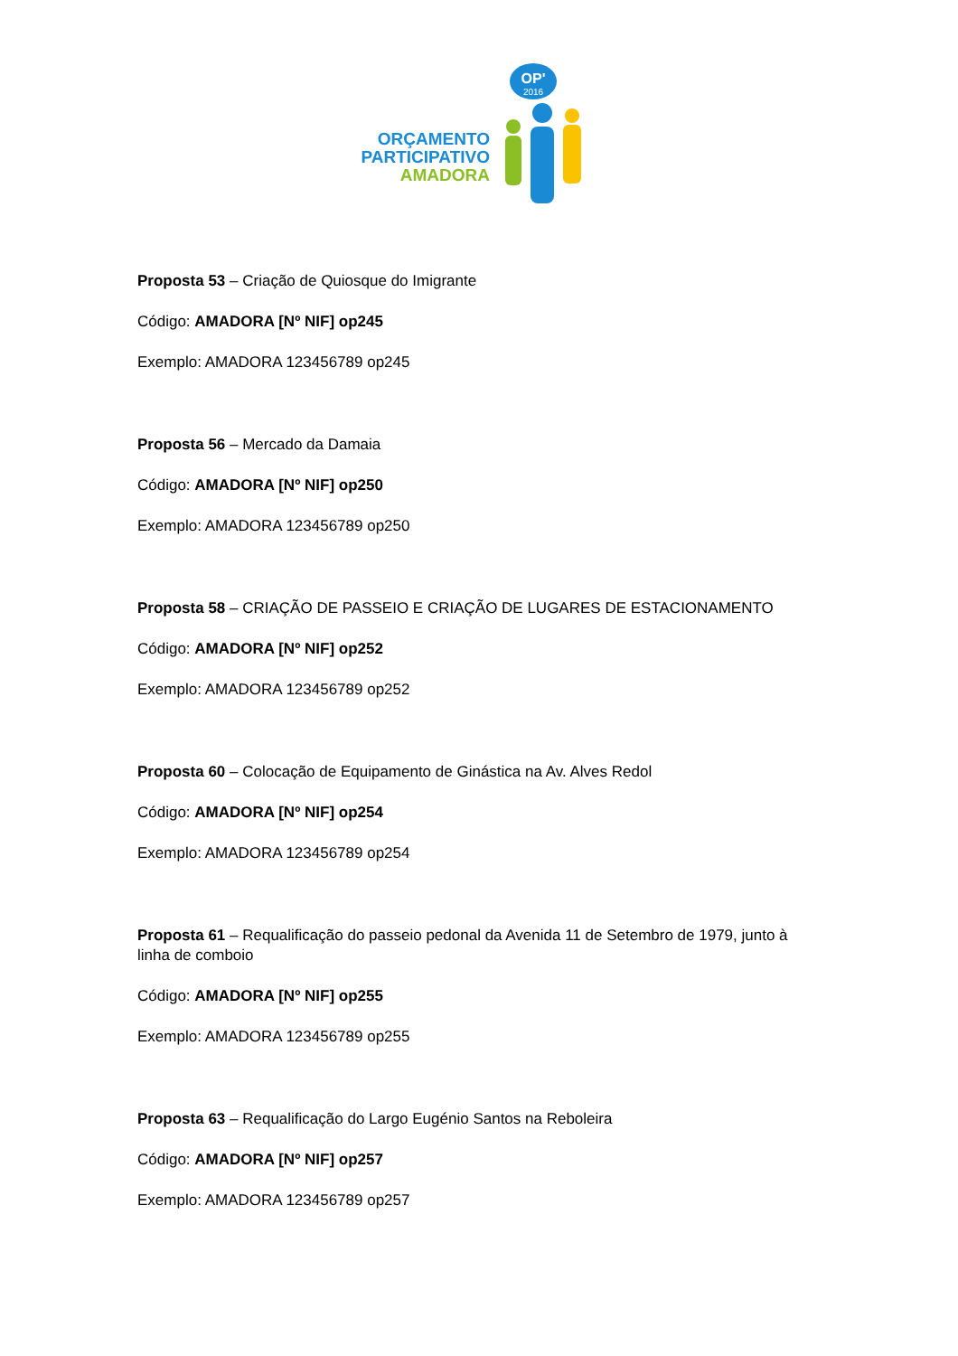OP'
2016
ORÇAMENTO
PARTICIPATIVO
AMADORA
Proposta 53 – Criação de Quiosque do Imigrante
Código: AMADORA [Nº NIF] op245
Exemplo: AMADORA 123456789 op245
Proposta 56 – Mercado da Damaia
Código: AMADORA [Nº NIF] op250
Exemplo: AMADORA 123456789 op250
Proposta 58 – CRIAÇÃO DE PASSEIO E CRIAÇÃO DE LUGARES DE ESTACIONAMENTO
Código: AMADORA [Nº NIF] op252
Exemplo: AMADORA 123456789 op252
Proposta 60 – Colocação de Equipamento de Ginástica na Av. Alves Redol
Código: AMADORA [Nº NIF] op254
Exemplo: AMADORA 123456789 op254
Proposta 61 – Requalificação do passeio pedonal da Avenida 11 de Setembro de 1979, junto à linha de comboio
Código: AMADORA [Nº NIF] op255
Exemplo: AMADORA 123456789 op255
Proposta 63 – Requalificação do Largo Eugénio Santos na Reboleira
Código: AMADORA [Nº NIF] op257
Exemplo: AMADORA 123456789 op257